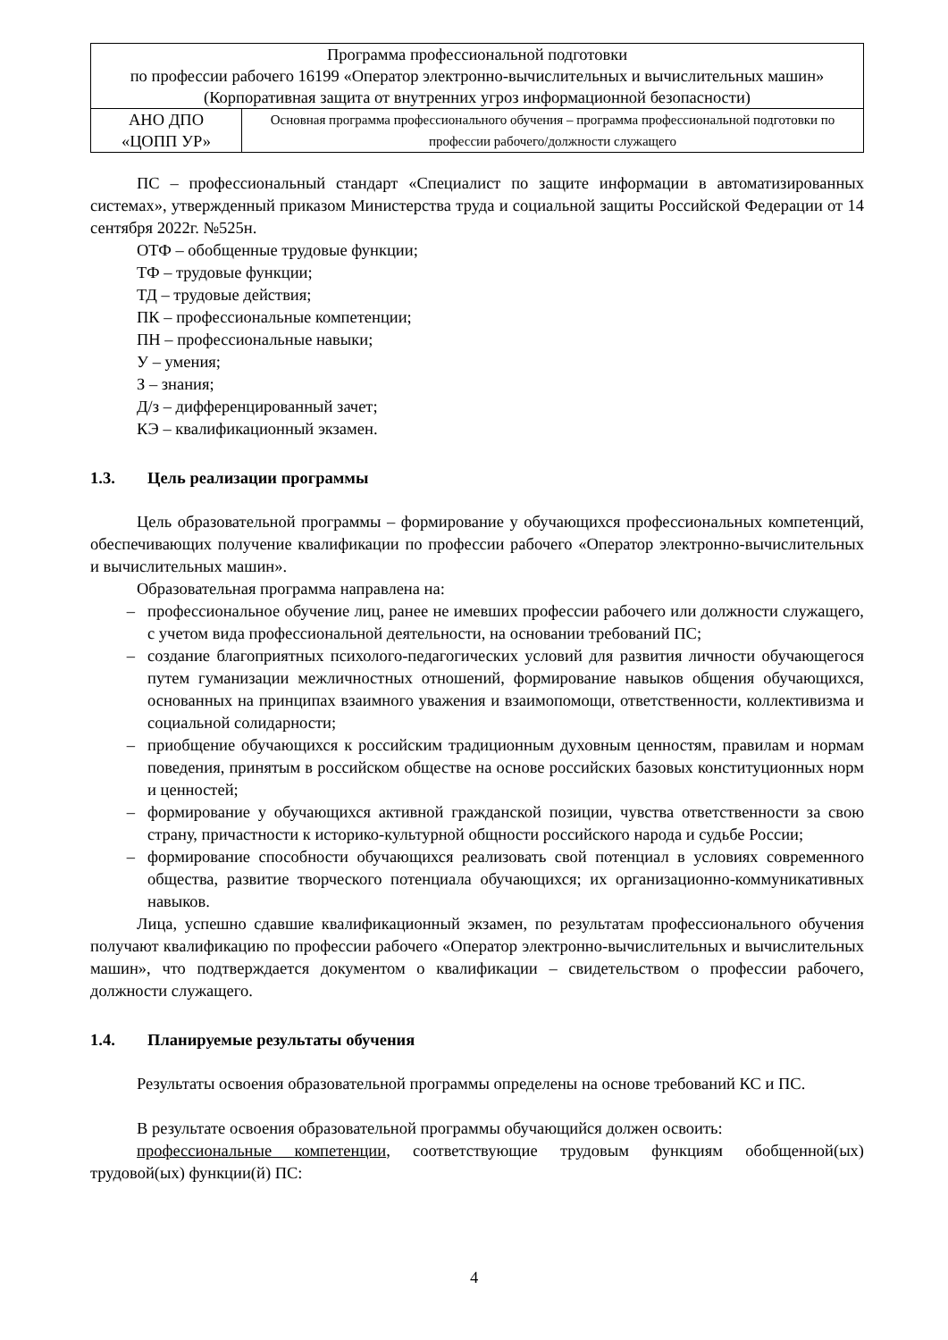| Программа профессиональной подготовки по профессии рабочего 16199 «Оператор электронно-вычислительных и вычислительных машин» (Корпоративная защита от внутренних угроз информационной безопасности) | |
| АНО ДПО «ЦОПП УР» | Основная программа профессионального обучения – программа профессиональной подготовки по профессии рабочего/должности служащего |
ПС – профессиональный стандарт «Специалист по защите информации в автоматизированных системах», утвержденный приказом Министерства труда и социальной защиты Российской Федерации от 14 сентября 2022г. №525н.
ОТФ – обобщенные трудовые функции;
ТФ – трудовые функции;
ТД – трудовые действия;
ПК – профессиональные компетенции;
ПН – профессиональные навыки;
У – умения;
З – знания;
Д/з – дифференцированный зачет;
КЭ – квалификационный экзамен.
1.3. Цель реализации программы
Цель образовательной программы – формирование у обучающихся профессиональных компетенций, обеспечивающих получение квалификации по профессии рабочего «Оператор электронно-вычислительных и вычислительных машин».
Образовательная программа направлена на:
– профессиональное обучение лиц, ранее не имевших профессии рабочего или должности служащего, с учетом вида профессиональной деятельности, на основании требований ПС;
– создание благоприятных психолого-педагогических условий для развития личности обучающегося путем гуманизации межличностных отношений, формирование навыков общения обучающихся, основанных на принципах взаимного уважения и взаимопомощи, ответственности, коллективизма и социальной солидарности;
– приобщение обучающихся к российским традиционным духовным ценностям, правилам и нормам поведения, принятым в российском обществе на основе российских базовых конституционных норм и ценностей;
– формирование у обучающихся активной гражданской позиции, чувства ответственности за свою страну, причастности к историко-культурной общности российского народа и судьбе России;
– формирование способности обучающихся реализовать свой потенциал в условиях современного общества, развитие творческого потенциала обучающихся; их организационно-коммуникативных навыков.
Лица, успешно сдавшие квалификационный экзамен, по результатам профессионального обучения получают квалификацию по профессии рабочего «Оператор электронно-вычислительных и вычислительных машин», что подтверждается документом о квалификации – свидетельством о профессии рабочего, должности служащего.
1.4. Планируемые результаты обучения
Результаты освоения образовательной программы определены на основе требований КС и ПС.
В результате освоения образовательной программы обучающийся должен освоить:
профессиональные компетенции, соответствующие трудовым функциям обобщенной(ых) трудовой(ых) функции(й) ПС:
4